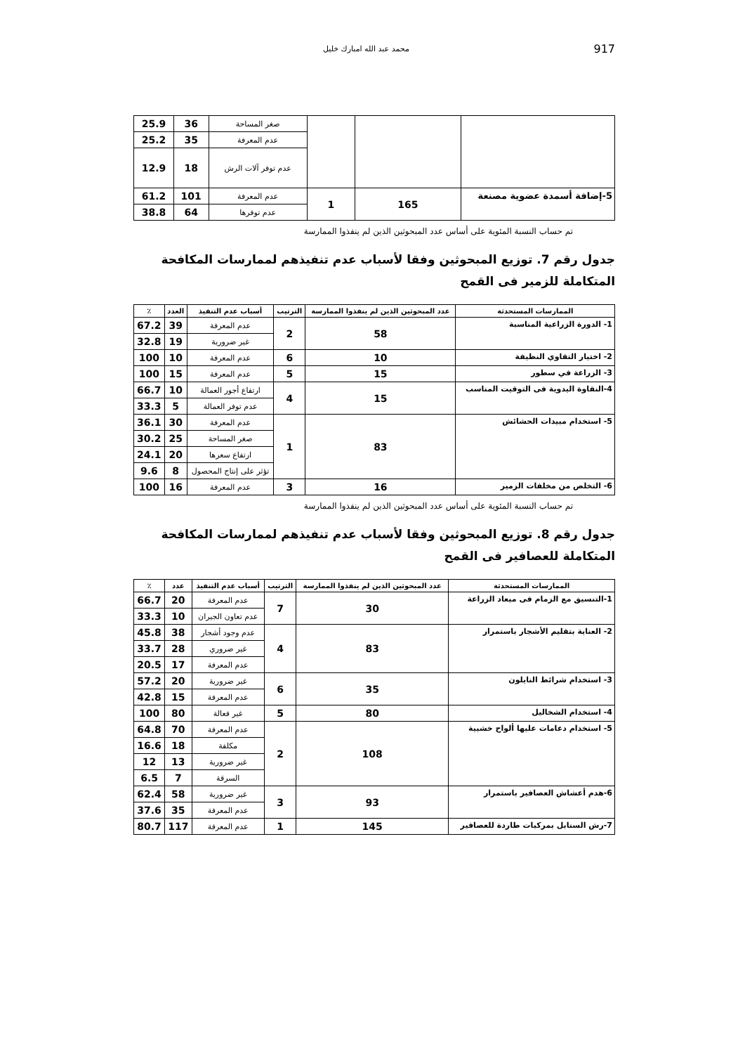محمد عبد الله امبارك خليل 917
| | | | صغر المساحة | 36 | 25.9 |
| | | | عدم المعرفة | 35 | 25.2 |
| | | | عدم توفر آلات الرش | 18 | 12.9 |
| 5-إضافة أسمدة عضوية مصنعة | 165 | 1 | عدم المعرفة | 101 | 61.2 |
| | | | عدم توفرها | 64 | 38.8 |
تم حساب النسبة المئوية على أساس عدد المبحوثين الذين لم ينفذوا الممارسة
جدول رقم 7. توزيع المبحوثين وفقا لأسباب عدم تنفيذهم لممارسات المكافحة المتكاملة للزمير فى القمح
| الممارسات المستحدثة | عدد المبحوثين الذين لم ينفذوا الممارسة | الترتيب | أسباب عدم التنفيذ | العدد | ٪ |
| --- | --- | --- | --- | --- | --- |
| 1- الدورة الزراعية المناسبة | 58 | 2 | عدم المعرفة | 39 | 67.2 |
| | | | غير ضرورية | 19 | 32.8 |
| 2- اختيار التقاوي النظيفة | 10 | 6 | عدم المعرفة | 10 | 100 |
| 3- الزراعة في سطور | 15 | 5 | عدم المعرفة | 15 | 100 |
| 4-النقاوة اليدوية فى التوقيت المناسب | 15 | 4 | ارتفاع أجور العمالة | 10 | 66.7 |
| | | | عدم توفر العمالة | 5 | 33.3 |
| 5- استخدام مبيدات الحشائش | 83 | 1 | عدم المعرفة | 30 | 36.1 |
| | | | صغر المساحة | 25 | 30.2 |
| | | | ارتفاع سعرها | 20 | 24.1 |
| | | | تؤثر على إنتاج المحصول | 8 | 9.6 |
| 6- التخلص من مخلفات الزمير | 16 | 3 | عدم المعرفة | 16 | 100 |
تم حساب النسبة المئوية على أساس عدد المبحوثين الذين لم ينفذوا الممارسة
جدول رقم 8. توزيع المبحوثين وفقا لأسباب عدم تنفيذهم لممارسات المكافحة المتكاملة للعصافير فى القمح
| الممارسات المستحدثة | عدد المبحوثين الذين لم ينفذوا الممارسة | الترتيب | أسباب عدم التنفيذ | عدد | ٪ |
| --- | --- | --- | --- | --- | --- |
| 1-التنسيق مع الزمام فى ميعاد الزراعة | 30 | 7 | عدم المعرفة | 20 | 66.7 |
| | | | عدم تعاون الجيران | 10 | 33.3 |
| 2- العناية بتقليم الأشجار باستمرار | 83 | 4 | عدم وجود أشجار | 38 | 45.8 |
| | | | غير ضروري | 28 | 33.7 |
| | | | عدم المعرفة | 17 | 20.5 |
| 3- استخدام شرائط النايلون | 35 | 6 | غير ضرورية | 20 | 57.2 |
| | | | عدم المعرفة | 15 | 42.8 |
| 4- استخدام الشخاليل | 80 | 5 | غير فعالة | 80 | 100 |
| 5- استخدام دعامات عليها ألواح خشبية | 108 | 2 | عدم المعرفة | 70 | 64.8 |
| | | | مكلفة | 18 | 16.6 |
| | | | غير ضرورية | 13 | 12 |
| | | | السرقة | 7 | 6.5 |
| 6-هدم أعشاش العصافير باستمرار | 93 | 3 | غير ضرورية | 58 | 62.4 |
| | | | عدم المعرفة | 35 | 37.6 |
| 7-رش السنابل بمركبات طاردة للعصافير | 145 | 1 | عدم المعرفة | 117 | 80.7 |